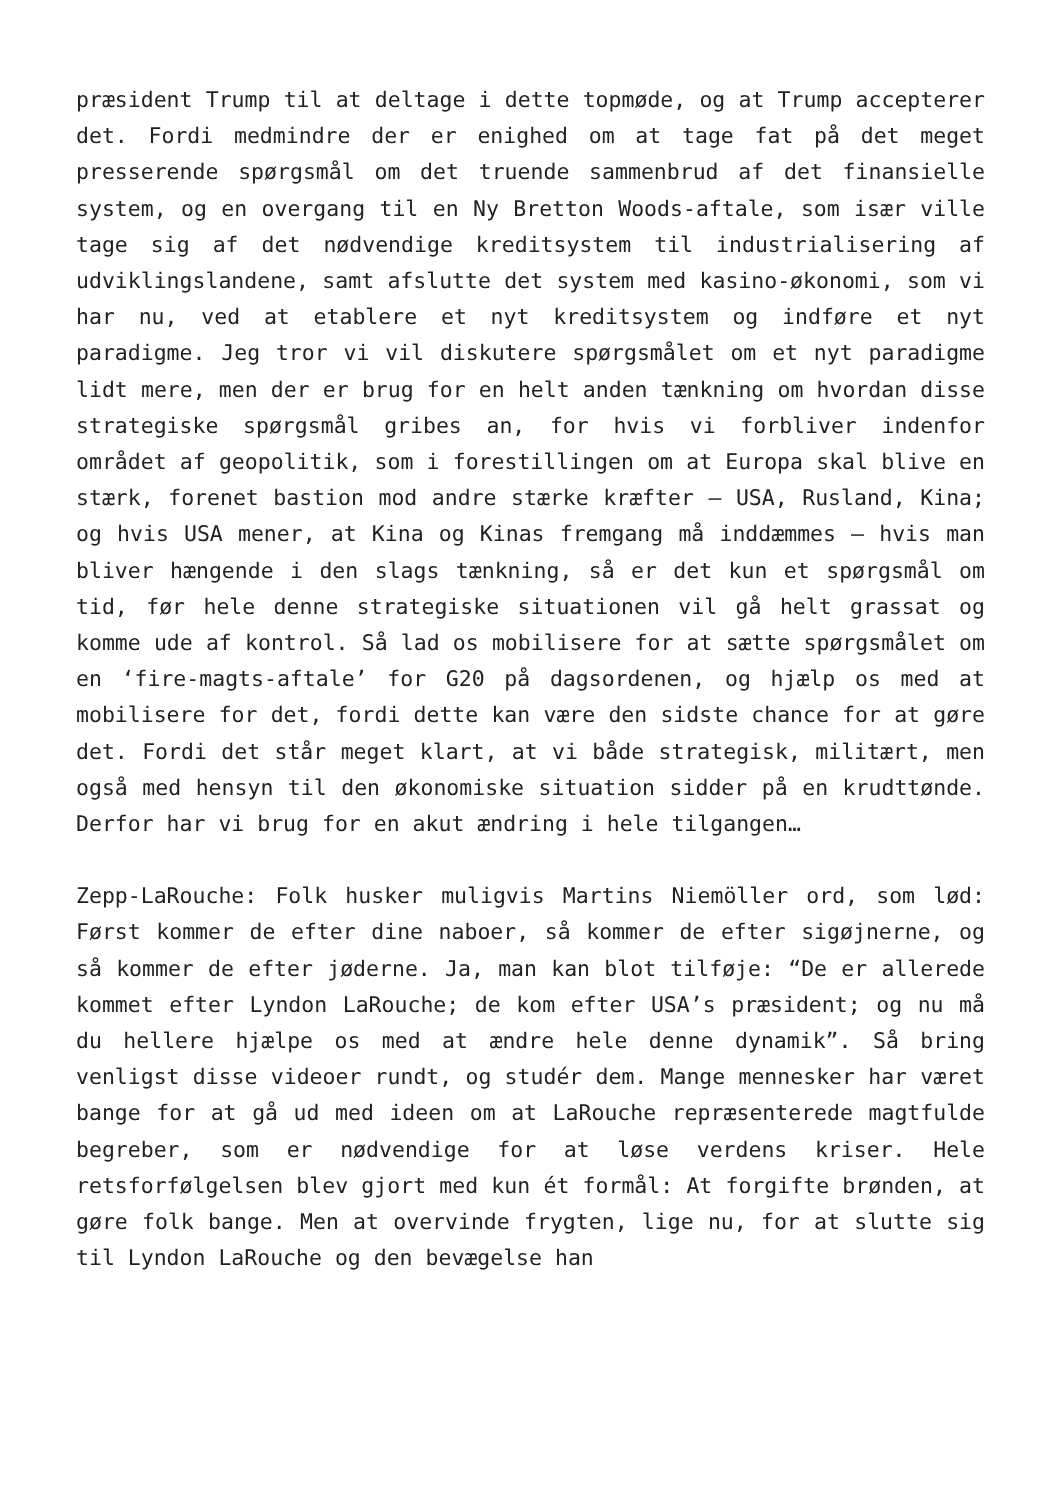præsident Trump til at deltage i dette topmøde, og at Trump accepterer det. Fordi medmindre der er enighed om at tage fat på det meget presserende spørgsmål om det truende sammenbrud af det finansielle system, og en overgang til en Ny Bretton Woods-aftale, som især ville tage sig af det nødvendige kreditsystem til industrialisering af udviklingslandene, samt afslutte det system med kasino-økonomi, som vi har nu, ved at etablere et nyt kreditsystem og indføre et nyt paradigme. Jeg tror vi vil diskutere spørgsmålet om et nyt paradigme lidt mere, men der er brug for en helt anden tænkning om hvordan disse strategiske spørgsmål gribes an, for hvis vi forbliver indenfor området af geopolitik, som i forestillingen om at Europa skal blive en stærk, forenet bastion mod andre stærke kræfter – USA, Rusland, Kina; og hvis USA mener, at Kina og Kinas fremgang må inddæmmes – hvis man bliver hængende i den slags tænkning, så er det kun et spørgsmål om tid, før hele denne strategiske situationen vil gå helt grassat og komme ude af kontrol. Så lad os mobilisere for at sætte spørgsmålet om en ‘fire-magts-aftale’ for G20 på dagsordenen, og hjælp os med at mobilisere for det, fordi dette kan være den sidste chance for at gøre det. Fordi det står meget klart, at vi både strategisk, militært, men også med hensyn til den økonomiske situation sidder på en krudttønde. Derfor har vi brug for en akut ændring i hele tilgangen…
Zepp-LaRouche: Folk husker muligvis Martins Niemöller ord, som lød: Først kommer de efter dine naboer, så kommer de efter sigøjnerne, og så kommer de efter jøderne. Ja, man kan blot tilføje: “De er allerede kommet efter Lyndon LaRouche; de kom efter USA’s præsident; og nu må du hellere hjælpe os med at ændre hele denne dynamik”. Så bring venligst disse videoer rundt, og studér dem. Mange mennesker har været bange for at gå ud med ideen om at LaRouche repræsenterede magtfulde begreber, som er nødvendige for at løse verdens kriser. Hele retsforfølgelsen blev gjort med kun ét formål: At forgifte brønden, at gøre folk bange. Men at overvinde frygten, lige nu, for at slutte sig til Lyndon LaRouche og den bevægelse han